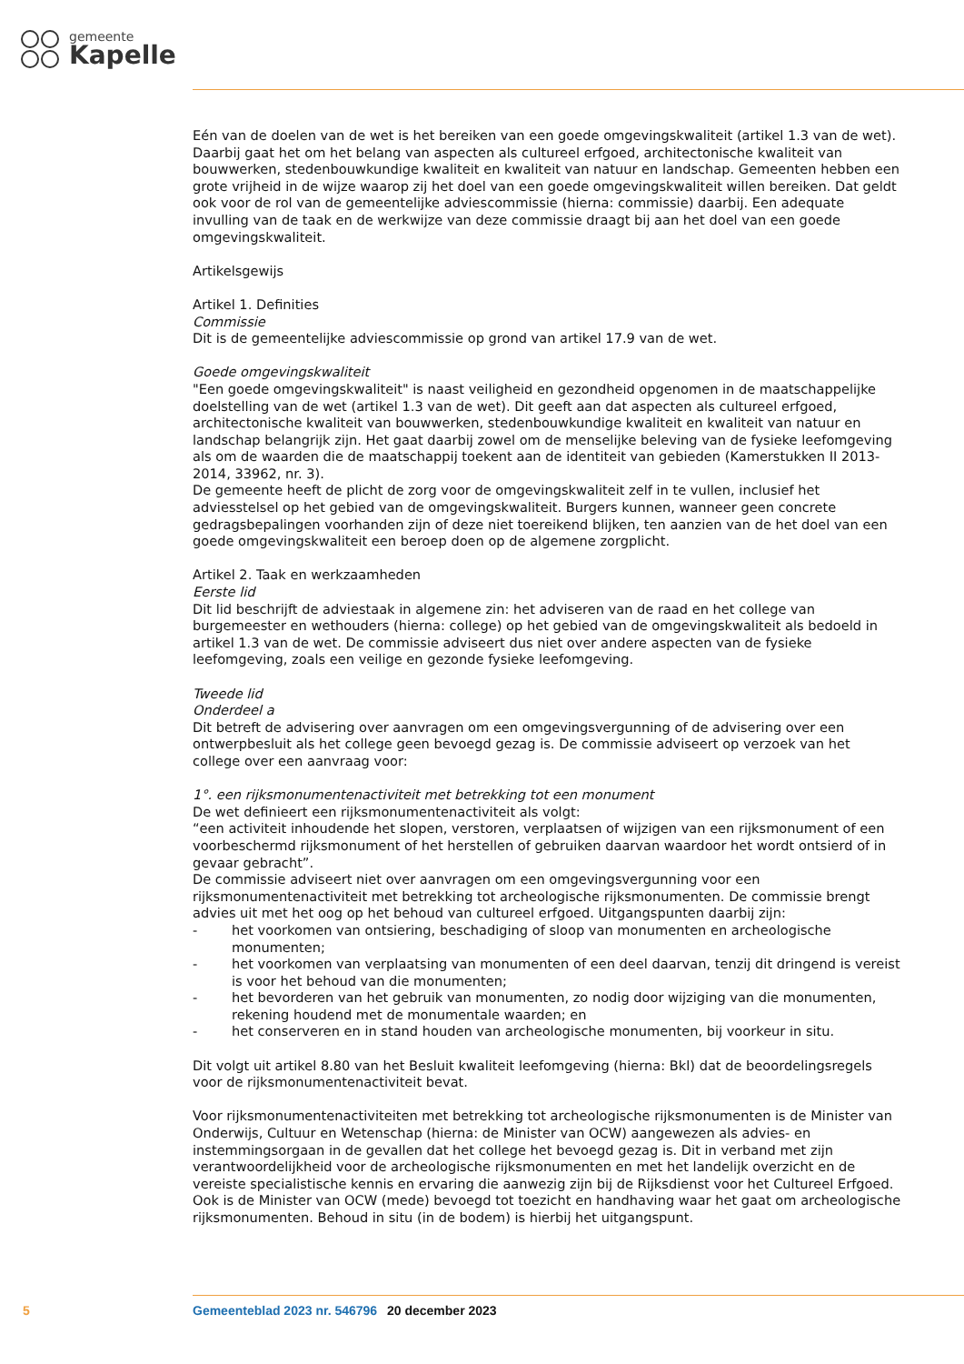gemeente
Kapelle
Eén van de doelen van de wet is het bereiken van een goede omgevingskwaliteit (artikel 1.3 van de wet). Daarbij gaat het om het belang van aspecten als cultureel erfgoed, architectonische kwaliteit van bouwwerken, stedenbouwkundige kwaliteit en kwaliteit van natuur en landschap. Gemeenten hebben een grote vrijheid in de wijze waarop zij het doel van een goede omgevingskwaliteit willen bereiken. Dat geldt ook voor de rol van de gemeentelijke adviescommissie (hierna: commissie) daarbij. Een adequate invulling van de taak en de werkwijze van deze commissie draagt bij aan het doel van een goede omgevingskwaliteit.
Artikelsgewijs
Artikel 1. Definities
Commissie
Dit is de gemeentelijke adviescommissie op grond van artikel 17.9 van de wet.
Goede omgevingskwaliteit
"Een goede omgevingskwaliteit" is naast veiligheid en gezondheid opgenomen in de maatschappelijke doelstelling van de wet (artikel 1.3 van de wet). Dit geeft aan dat aspecten als cultureel erfgoed, architectonische kwaliteit van bouwwerken, stedenbouwkundige kwaliteit en kwaliteit van natuur en landschap belangrijk zijn. Het gaat daarbij zowel om de menselijke beleving van de fysieke leefomgeving als om de waarden die de maatschappij toekent aan de identiteit van gebieden (Kamerstukken II 2013-2014, 33962, nr. 3).
De gemeente heeft de plicht de zorg voor de omgevingskwaliteit zelf in te vullen, inclusief het adviesstelsel op het gebied van de omgevingskwaliteit. Burgers kunnen, wanneer geen concrete gedragsbepalingen voorhanden zijn of deze niet toereikend blijken, ten aanzien van de het doel van een goede omgevingskwaliteit een beroep doen op de algemene zorgplicht.
Artikel 2. Taak en werkzaamheden
Eerste lid
Dit lid beschrijft de adviestaak in algemene zin: het adviseren van de raad en het college van burgemeester en wethouders (hierna: college) op het gebied van de omgevingskwaliteit als bedoeld in artikel 1.3 van de wet. De commissie adviseert dus niet over andere aspecten van de fysieke leefomgeving, zoals een veilige en gezonde fysieke leefomgeving.
Tweede lid
Onderdeel a
Dit betreft de advisering over aanvragen om een omgevingsvergunning of de advisering over een ontwerpbesluit als het college geen bevoegd gezag is. De commissie adviseert op verzoek van het college over een aanvraag voor:
1°. een rijksmonumentenactiviteit met betrekking tot een monument
De wet definieert een rijksmonumentenactiviteit als volgt:
“een activiteit inhoudende het slopen, verstoren, verplaatsen of wijzigen van een rijksmonument of een voorbeschermd rijksmonument of het herstellen of gebruiken daarvan waardoor het wordt ontsierd of in gevaar gebracht”.
De commissie adviseert niet over aanvragen om een omgevingsvergunning voor een rijksmonumentenactiviteit met betrekking tot archeologische rijksmonumenten. De commissie brengt advies uit met het oog op het behoud van cultureel erfgoed. Uitgangspunten daarbij zijn:
- het voorkomen van ontsiering, beschadiging of sloop van monumenten en archeologische monumenten;
- het voorkomen van verplaatsing van monumenten of een deel daarvan, tenzij dit dringend is vereist is voor het behoud van die monumenten;
- het bevorderen van het gebruik van monumenten, zo nodig door wijziging van die monumenten, rekening houdend met de monumentale waarden; en
- het conserveren en in stand houden van archeologische monumenten, bij voorkeur in situ.
Dit volgt uit artikel 8.80 van het Besluit kwaliteit leefomgeving (hierna: Bkl) dat de beoordelingsregels voor de rijksmonumentenactiviteit bevat.
Voor rijksmonumentenactiviteiten met betrekking tot archeologische rijksmonumenten is de Minister van Onderwijs, Cultuur en Wetenschap (hierna: de Minister van OCW) aangewezen als advies- en instemmingsorgaan in de gevallen dat het college het bevoegd gezag is. Dit in verband met zijn verantwoordelijkheid voor de archeologische rijksmonumenten en met het landelijk overzicht en de vereiste specialistische kennis en ervaring die aanwezig zijn bij de Rijksdienst voor het Cultureel Erfgoed. Ook is de Minister van OCW (mede) bevoegd tot toezicht en handhaving waar het gaat om archeologische rijksmonumenten. Behoud in situ (in de bodem) is hierbij het uitgangspunt.
5 Gemeenteblad 2023 nr. 546796 20 december 2023